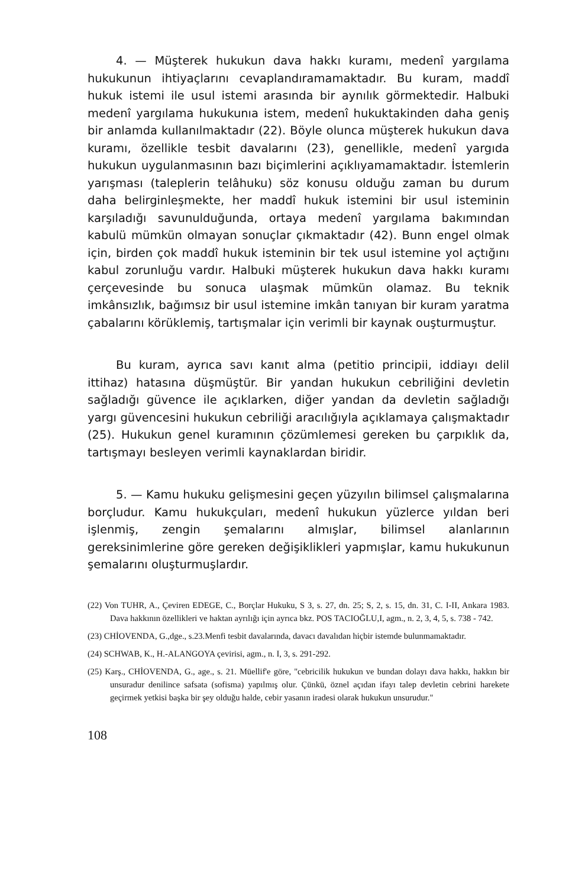4. — Müşterek hukukun dava hakkı kuramı, medenî yargılama hukukunun ihtiyaçlarını cevaplandıramamaktadır. Bu kuram, maddî hukuk istemi ile usul istemi arasında bir aynılık görmektedir. Halbuki medenî yargılama hukukunıa istem, medenî hukuktakinden daha geniş bir anlamda kullanılmaktadır (22). Böyle olunca müşterek hukukun dava kuramı, özellikle tesbit davalarını (23), genellikle, medenî yargıda hukukun uygulanmasının bazı biçimlerini açıklıyamamaktadır. İstemlerin yarışması (taleplerin telâhuku) söz konusu olduğu zaman bu durum daha belirginleşmekte, her maddî hukuk istemini bir usul isteminin karşıladığı savunulduğunda, ortaya medenî yargılama bakımından kabulü mümkün olmayan sonuçlar çıkmaktadır (42). Bunn engel olmak için, birden çok maddî hukuk isteminin bir tek usul istemine yol açtığını kabul zorunluğu vardır. Halbuki müşterek hukukun dava hakkı kuramı çerçevesinde bu sonuca ulaşmak mümkün olamaz. Bu teknik imkânsızlık, bağımsız bir usul istemine imkân tanıyan bir kuram yaratma çabalarını körüklemiş, tartışmalar için verimli bir kaynak ouşturmuştur.
Bu kuram, ayrıca savı kanıt alma (petitio principii, iddiayı delil ittihaz) hatasına düşmüştür. Bir yandan hukukun cebriliğini devletin sağladığı güvence ile açıklarken, diğer yandan da devletin sağladığı yargı güvencesini hukukun cebriliği aracılığıyla açıklamaya çalışmaktadır (25). Hukukun genel kuramının çözümlemesi gereken bu çarpıklık da, tartışmayı besleyen verimli kaynaklardan biridir.
5. — Kamu hukuku gelişmesini geçen yüzyılın bilimsel çalışmalarına borçludur. Kamu hukukçuları, medenî hukukun yüzlerce yıldan beri işlenmiş, zengin şemalarını almışlar, bilimsel alanlarının gereksinimlerine göre gereken değişiklikleri yapmışlar, kamu hukukunun şemalarını oluşturmuşlardır.
(22) Von TUHR, A., Çeviren EDEGE, C., Borçlar Hukuku, S 3, s. 27, dn. 25; S, 2, s. 15, dn. 31, C. I-II, Ankara 1983. Dava hakkının özellikleri ve haktan ayrılığı için ayrıca bkz. POS TACIOĞLU,I, agm., n. 2, 3, 4, 5, s. 738 - 742.
(23) CHİOVENDA, G.,dge., s.23.Menfi tesbit davalarında, davacı davalıdan hiçbir istemde bulunmamaktadır.
(24) SCHWAB, K., H.-ALANGOYA çevirisi, agm., n. I, 3, s. 291-292.
(25) Karş., CHİOVENDA, G., age., s. 21. Müellif'e göre, "cebricilik hukukun ve bundan dolayı dava hakkı, hakkın bir unsuradur denilince safsata (sofisma) yapılmış olur. Çünkü, öznel açıdan ifayı talep devletin cebrini harekete geçirmek yetkisi başka bir şey olduğu halde, cebir yasanın iradesi olarak hukukun unsurudur."
108